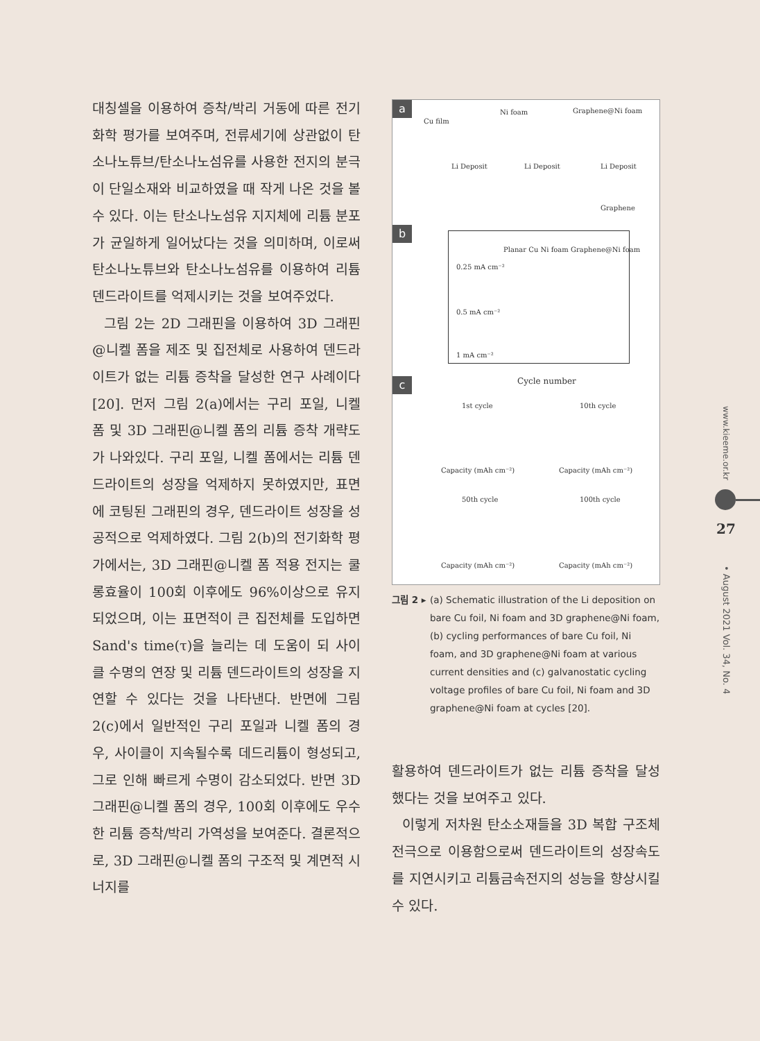대칭셀을 이용하여 증착/박리 거동에 따른 전기화학 평가를 보여주며, 전류세기에 상관없이 탄소나노튜브/탄소나노섬유를 사용한 전지의 분극이 단일소재와 비교하였을 때 작게 나온 것을 볼 수 있다. 이는 탄소나노섬유 지지체에 리튬 분포가 균일하게 일어났다는 것을 의미하며, 이로써 탄소나노튜브와 탄소나노섬유를 이용하여 리튬 덴드라이트를 억제시키는 것을 보여주었다.
그림 2는 2D 그래핀을 이용하여 3D 그래핀@니켈 폼을 제조 및 집전체로 사용하여 덴드라이트가 없는 리튬 증착을 달성한 연구 사례이다 [20]. 먼저 그림 2(a)에서는 구리 포일, 니켈 폼 및 3D 그래핀@니켈 폼의 리튬 증착 개략도가 나와있다. 구리 포일, 니켈 폼에서는 리튬 덴드라이트의 성장을 억제하지 못하였지만, 표면에 코팅된 그래핀의 경우, 덴드라이트 성장을 성공적으로 억제하였다. 그림 2(b)의 전기화학 평가에서는, 3D 그래핀@니켈 폼 적용 전지는 쿨롱효율이 100회 이후에도 96%이상으로 유지 되었으며, 이는 표면적이 큰 집전체를 도입하면 Sand's time(τ)을 늘리는 데 도움이 되 사이클 수명의 연장 및 리튬 덴드라이트의 성장을 지연할 수 있다는 것을 나타낸다. 반면에 그림 2(c)에서 일반적인 구리 포일과 니켈 폼의 경우, 사이클이 지속될수록 데드리튬이 형성되고, 그로 인해 빠르게 수명이 감소되었다. 반면 3D 그래핀@니켈 폼의 경우, 100회 이후에도 우수한 리튬 증착/박리 가역성을 보여준다. 결론적으로, 3D 그래핀@니켈 폼의 구조적 및 계면적 시너지를
a
Cu film
Ni foam Graphene@Ni foam
Li Deposit Li Deposit Li Deposit
Graphene
b
Planar Cu Ni foam Graphene@Ni foam
0.25 mA cm⁻²
0.5 mA cm⁻²
1 mA cm⁻²
Cycle number
c
1st cycle 10th cycle
50th cycle 100th cycle
Capacity (mAh cm⁻²) Capacity (mAh cm⁻²)
Capacity (mAh cm⁻²) Capacity (mAh cm⁻²)
그림 2 ▸ (a) Schematic illustration of the Li deposition on
bare Cu foil, Ni foam and 3D graphene@Ni foam, (b) cycling performances of bare Cu foil, Ni foam, and 3D graphene@Ni foam at various current densities and (c) galvanostatic cycling voltage profiles of bare Cu foil, Ni foam and 3D graphene@Ni foam at cycles [20].
활용하여 덴드라이트가 없는 리튬 증착을 달성했다는 것을 보여주고 있다.
이렇게 저차원 탄소소재들을 3D 복합 구조체 전극으로 이용함으로써 덴드라이트의 성장속도를 지연시키고 리튬금속전지의 성능을 향상시킬 수 있다.
www.kieeme.or.kr
27
• August 2021 Vol. 34, No. 4